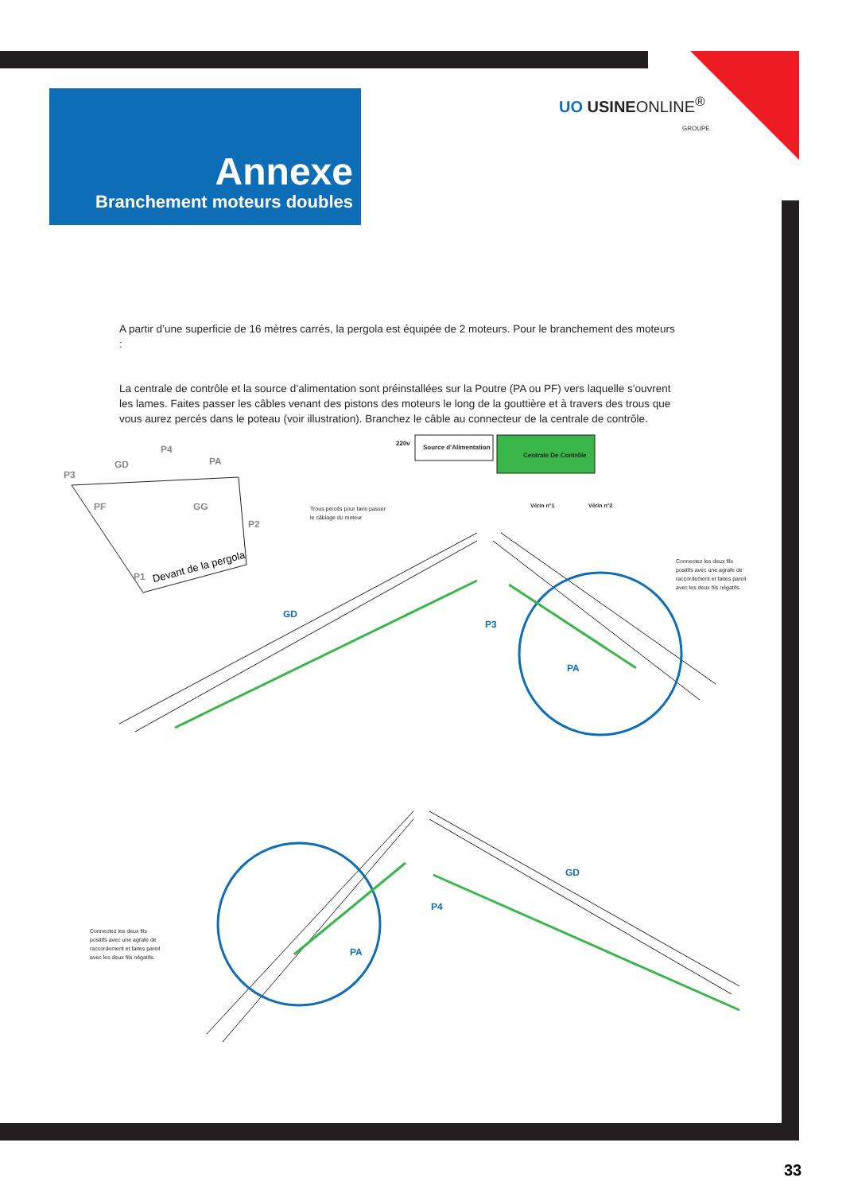Annexe
Branchement moteurs doubles
UO USINEONLINE<sup>®</sup>
GROUPE
A partir d’une superficie de 16 mètres carrés, la pergola est équipée de 2 moteurs. Pour le branchement des moteurs :
La centrale de contrôle et la source d’alimentation sont préinstallées sur la Poutre (PA ou PF) vers laquelle s'ouvrent les lames. Faites passer les câbles venant des pistons des moteurs le long de la gouttière et à travers des trous que vous aurez percés dans le poteau (voir illustration). Branchez le câble au connecteur de la centrale de contrôle.
P3
GD
P4
PA
PF GG
P2
P1
Devant de la pergola
220v
Source d'Alimentation
Centrale De Contrôle
Vérin n°1 Vérin n°2
Trous percés pour faire passer
le câblage du moteur
Connectez les deux fils
positifs avec une agrafe de
raccordement et faites pareil
avec les deux fils négatifs.
GD
P3
PA
Connectez les deux fils
positifs avec une agrafe de
raccordement et faites pareil
avec les deux fils négatifs.
GD
P4
PA
33